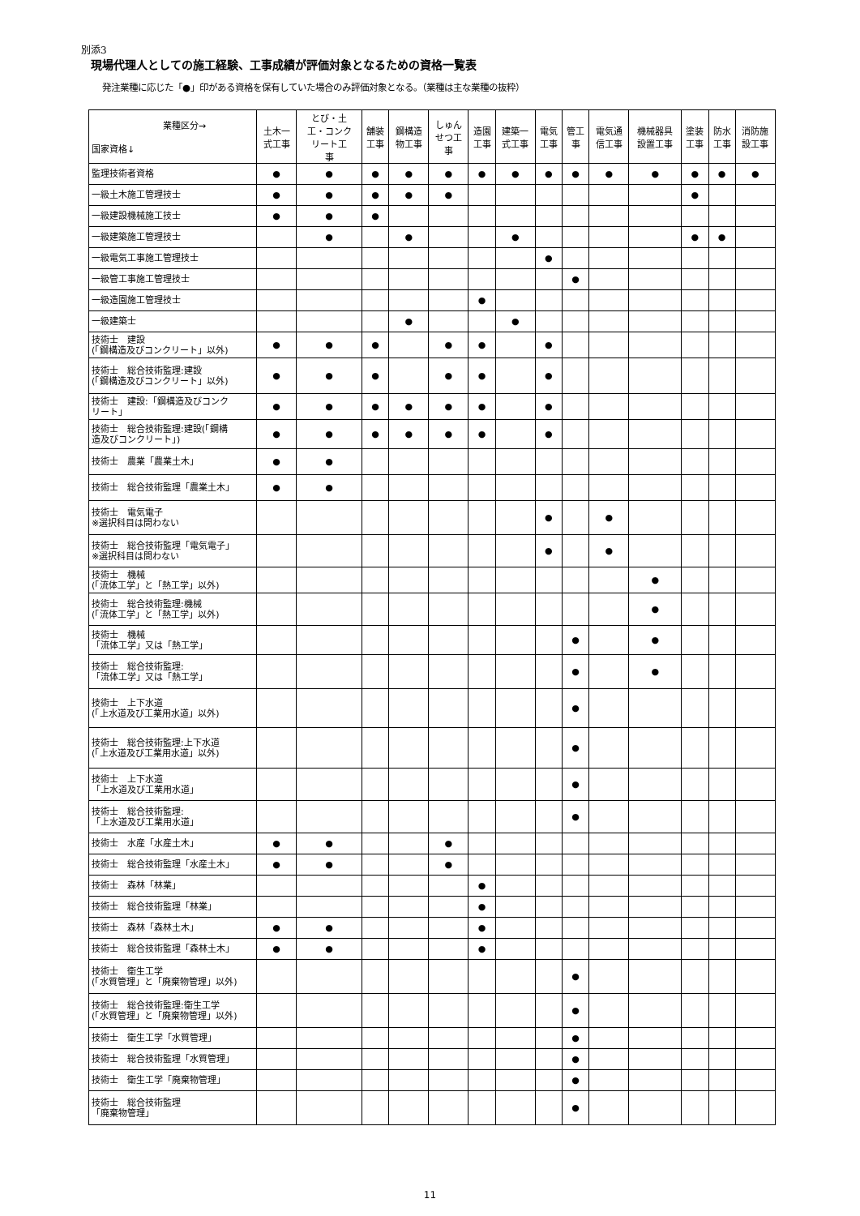別添3
現場代理人としての施工経験、工事成績が評価対象となるための資格一覧表
発注業種に応じた「●」印がある資格を保有していた場合のみ評価対象となる。（業種は主な業種の抜粋）
| 業種区分→ 国家資格↓ | 土木一 式工事 | とび・土 工・コンク リート工 事 | 舗装 工事 | 鋼構造 物工事 | しゅん せつ工 事 | 造園 工事 | 建築一 式工事 | 電気 工事 | 管工 事 | 電気通 信工事 | 機械器具 設置工事 | 塗装 工事 | 防水 工事 | 消防施 設工事 |
| --- | --- | --- | --- | --- | --- | --- | --- | --- | --- | --- | --- | --- | --- | --- |
| 監理技術者資格 | ● | ● | ● | ● | ● | ● | ● | ● | ● | ● | ● | ● | ● | ● |
| 一級土木施工管理技士 | ● | ● | ● | ● | ● | | | | | | | ● | | |
| 一級建設機械施工技士 | ● | ● | ● | | | | | | | | | | | |
| 一級建築施工管理技士 | | ● | | ● | | | ● | | | | | ● | ● | |
| 一級電気工事施工管理技士 | | | | | | | | ● | | | | | | |
| 一級管工事施工管理技士 | | | | | | | | | ● | | | | | |
| 一級造園施工管理技士 | | | | | | ● | | | | | | | | |
| 一級建築士 | | | | ● | | | ● | | | | | | | |
| 技術士 建設 (「鋼構造及びコンクリート」以外) | ● | ● | ● | | ● | ● | | ● | | | | | | |
| 技術士 総合技術監理:建設 (「鋼構造及びコンクリート」以外) | ● | ● | ● | | ● | ● | | ● | | | | | | |
| 技術士 建設:「鋼構造及びコンク リート」 | ● | ● | ● | ● | ● | ● | | ● | | | | | | |
| 技術士 総合技術監理:建設(「鋼構 造及びコンクリート」) | ● | ● | ● | ● | ● | ● | | ● | | | | | | |
| 技術士 農業「農業土木」 | ● | ● | | | | | | | | | | | | |
| 技術士 総合技術監理「農業土木」 | ● | ● | | | | | | | | | | | | |
| 技術士 電気電子 ※選択科目は問わない | | | | | | | | ● | | ● | | | | |
| 技術士 総合技術監理「電気電子」 ※選択科目は問わない | | | | | | | | ● | | ● | | | | |
| 技術士 機械 (「流体工学」と「熱工学」以外) | | | | | | | | | | | ● | | | |
| 技術士 総合技術監理:機械 (「流体工学」と「熱工学」以外) | | | | | | | | | | | ● | | | |
| 技術士 機械 「流体工学」又は「熱工学」 | | | | | | | | | ● | | ● | | | |
| 技術士 総合技術監理: 「流体工学」又は「熱工学」 | | | | | | | | | ● | | ● | | | |
| 技術士 上下水道 (「上水道及び工業用水道」以外) | | | | | | | | | ● | | | | | |
| 技術士 総合技術監理:上下水道 (「上水道及び工業用水道」以外) | | | | | | | | | ● | | | | | |
| 技術士 上下水道 「上水道及び工業用水道」 | | | | | | | | | ● | | | | | |
| 技術士 総合技術監理: 「上水道及び工業用水道」 | | | | | | | | | ● | | | | | |
| 技術士 水産「水産土木」 | ● | ● | | | ● | | | | | | | | | |
| 技術士 総合技術監理「水産土木」 | ● | ● | | | ● | | | | | | | | | |
| 技術士 森林「林業」 | | | | | | ● | | | | | | | | |
| 技術士 総合技術監理「林業」 | | | | | | ● | | | | | | | | |
| 技術士 森林「森林土木」 | ● | ● | | | | ● | | | | | | | | |
| 技術士 総合技術監理「森林土木」 | ● | ● | | | | ● | | | | | | | | |
| 技術士 衛生工学 (「水質管理」と「廃棄物管理」以外) | | | | | | | | | ● | | | | | |
| 技術士 総合技術監理:衛生工学 (「水質管理」と「廃棄物管理」以外) | | | | | | | | | ● | | | | | |
| 技術士 衛生工学「水質管理」 | | | | | | | | | ● | | | | | |
| 技術士 総合技術監理「水質管理」 | | | | | | | | | ● | | | | | |
| 技術士 衛生工学「廃棄物管理」 | | | | | | | | | ● | | | | | |
| 技術士 総合技術監理 「廃棄物管理」 | | | | | | | | | ● | | | | | |
11